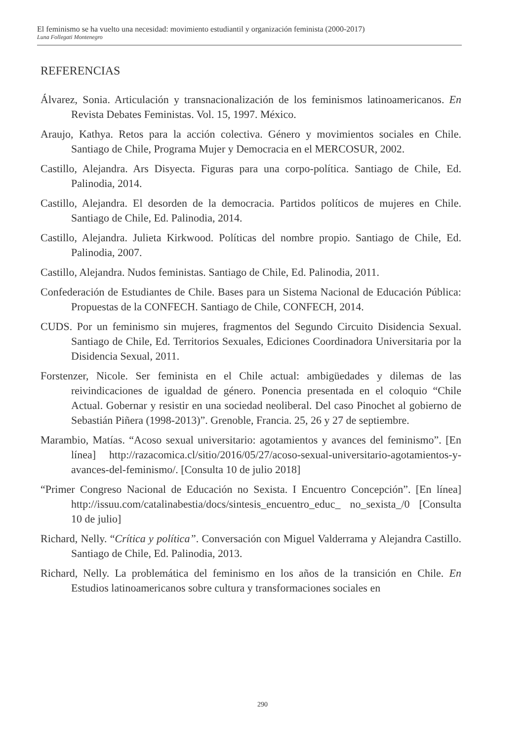El feminismo se ha vuelto una necesidad: movimiento estudiantil y organización feminista (2000-2017)
Luna Follegati Montenegro
REFERENCIAS
Álvarez, Sonia. Articulación y transnacionalización de los feminismos latinoamericanos. En Revista Debates Feministas. Vol. 15, 1997. México.
Araujo, Kathya. Retos para la acción colectiva. Género y movimientos sociales en Chile. Santiago de Chile, Programa Mujer y Democracia en el MERCOSUR, 2002.
Castillo, Alejandra. Ars Disyecta. Figuras para una corpo-política. Santiago de Chile, Ed. Palinodia, 2014.
Castillo, Alejandra. El desorden de la democracia. Partidos políticos de mujeres en Chile. Santiago de Chile, Ed. Palinodia, 2014.
Castillo, Alejandra. Julieta Kirkwood. Políticas del nombre propio. Santiago de Chile, Ed. Palinodia, 2007.
Castillo, Alejandra. Nudos feministas. Santiago de Chile, Ed. Palinodia, 2011.
Confederación de Estudiantes de Chile. Bases para un Sistema Nacional de Educación Pública: Propuestas de la CONFECH. Santiago de Chile, CONFECH, 2014.
CUDS. Por un feminismo sin mujeres, fragmentos del Segundo Circuito Disidencia Sexual. Santiago de Chile, Ed. Territorios Sexuales, Ediciones Coordinadora Universitaria por la Disidencia Sexual, 2011.
Forstenzer, Nicole. Ser feminista en el Chile actual: ambigüedades y dilemas de las reivindicaciones de igualdad de género. Ponencia presentada en el coloquio “Chile Actual. Gobernar y resistir en una sociedad neoliberal. Del caso Pinochet al gobierno de Sebastián Piñera (1998-2013)”. Grenoble, Francia. 25, 26 y 27 de septiembre.
Marambio, Matías. “Acoso sexual universitario: agotamientos y avances del feminismo”. [En línea] http://razacomica.cl/sitio/2016/05/27/acoso-sexual-universitario-agotamientos-y-avances-del-feminismo/. [Consulta 10 de julio 2018]
“Primer Congreso Nacional de Educación no Sexista. I Encuentro Concepción”. [En línea] http://issuu.com/catalinabestia/docs/sintesis_encuentro_educ_ no_sexista_/0 [Consulta 10 de julio]
Richard, Nelly. “Crítica y política”. Conversación con Miguel Valderrama y Alejandra Castillo. Santiago de Chile, Ed. Palinodia, 2013.
Richard, Nelly. La problemática del feminismo en los años de la transición en Chile. En Estudios latinoamericanos sobre cultura y transformaciones sociales en
290